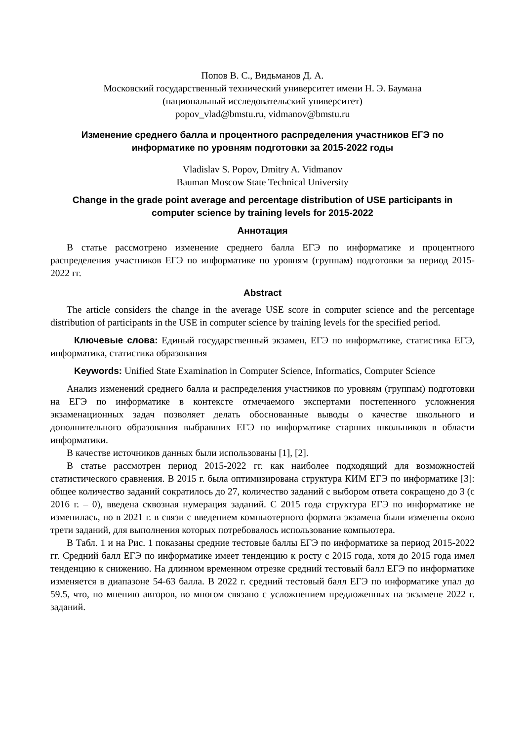Попов В. С., Видьманов Д. А.
Московский государственный технический университет имени Н. Э. Баумана
(национальный исследовательский университет)
popov_vlad@bmstu.ru, vidmanov@bmstu.ru
Изменение среднего балла и процентного распределения участников ЕГЭ по информатике по уровням подготовки за 2015-2022 годы
Vladislav S. Popov, Dmitry A. Vidmanov
Bauman Moscow State Technical University
Change in the grade point average and percentage distribution of USE participants in computer science by training levels for 2015-2022
Аннотация
В статье рассмотрено изменение среднего балла ЕГЭ по информатике и процентного распределения участников ЕГЭ по информатике по уровням (группам) подготовки за период 2015-2022 гг.
Abstract
The article considers the change in the average USE score in computer science and the percentage distribution of participants in the USE in computer science by training levels for the specified period.
Ключевые слова: Единый государственный экзамен, ЕГЭ по информатике, статистика ЕГЭ, информатика, статистика образования
Keywords: Unified State Examination in Computer Science, Informatics, Computer Science
Анализ изменений среднего балла и распределения участников по уровням (группам) подготовки на ЕГЭ по информатике в контексте отмечаемого экспертами постепенного усложнения экзаменационных задач позволяет делать обоснованные выводы о качестве школьного и дополнительного образования выбравших ЕГЭ по информатике старших школьников в области информатики.
В качестве источников данных были использованы [1], [2].
В статье рассмотрен период 2015-2022 гг. как наиболее подходящий для возможностей статистического сравнения. В 2015 г. была оптимизирована структура КИМ ЕГЭ по информатике [3]: общее количество заданий сократилось до 27, количество заданий с выбором ответа сокращено до 3 (с 2016 г. – 0), введена сквозная нумерация заданий. С 2015 года структура ЕГЭ по информатике не изменилась, но в 2021 г. в связи с введением компьютерного формата экзамена были изменены около трети заданий, для выполнения которых потребовалось использование компьютера.
В Табл. 1 и на Рис. 1 показаны средние тестовые баллы ЕГЭ по информатике за период 2015-2022 гг. Средний балл ЕГЭ по информатике имеет тенденцию к росту с 2015 года, хотя до 2015 года имел тенденцию к снижению. На длинном временном отрезке средний тестовый балл ЕГЭ по информатике изменяется в диапазоне 54-63 балла. В 2022 г. средний тестовый балл ЕГЭ по информатике упал до 59.5, что, по мнению авторов, во многом связано с усложнением предложенных на экзамене 2022 г. заданий.